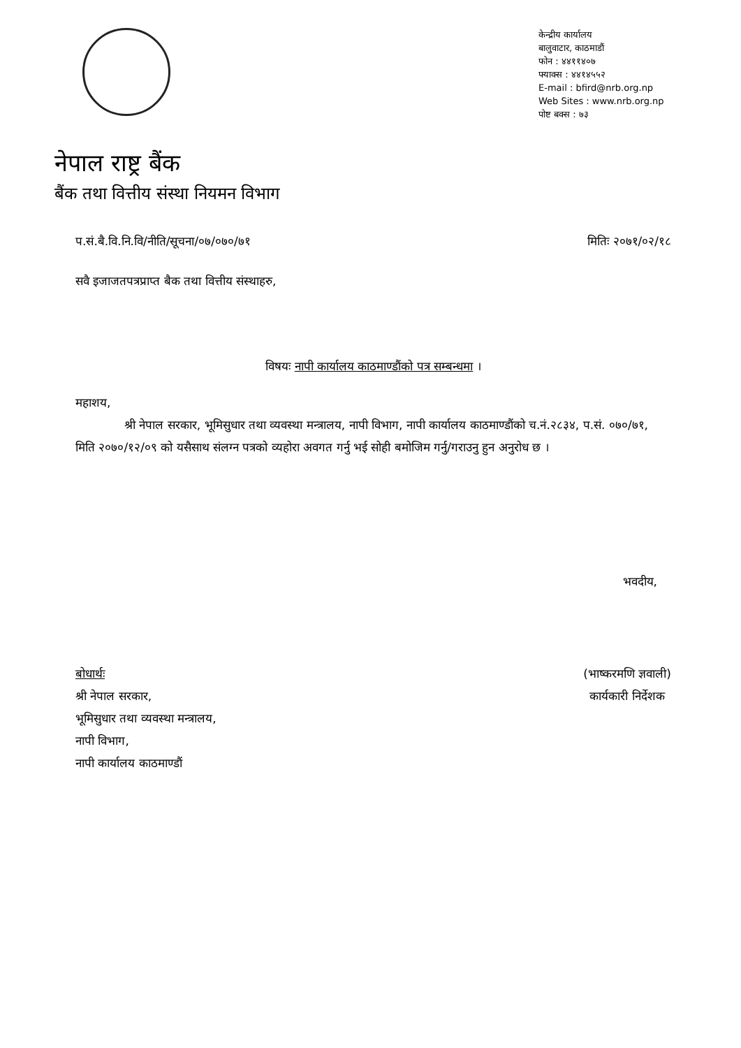केन्द्रीय कार्यालय
बालुवाटार, काठमाडौं
फोन : ४४११४०७
फ्याक्स : ४४१४५५२
E-mail : bfird@nrb.org.np
Web Sites : www.nrb.org.np
पोष्ट बक्स : ७३
नेपाल राष्ट्र बैंक
बैंक तथा वित्तीय संस्था नियमन विभाग
प.सं.बै.वि.नि.वि/नीति/सूचना/०७/०७०/७१ मितिः २०७१/०२/१८
सवै इजाजतपत्रप्राप्त बैक तथा वित्तीय संस्थाहरु,
विषयः नापी कार्यालय काठमाण्डौंको पत्र सम्बन्धमा ।
महाशय,
श्री नेपाल सरकार, भूमिसुधार तथा व्यवस्था मन्त्रालय, नापी विभाग, नापी कार्यालय काठमाण्डौंको च.नं.२८३४, प.सं. ०७०/७१, मिति २०७०/१२/०९ को यसैसाथ संलग्न पत्रको व्यहोरा अवगत गर्नु भई सोही बमोजिम गर्नु/गराउनु हुन अनुरोध छ ।
भवदीय,
बोधार्थः
श्री नेपाल सरकार,
भूमिसुधार तथा व्यवस्था मन्त्रालय,
नापी विभाग,
नापी कार्यालय काठमाण्डौं
(भाष्करमणि ज्ञवाली)
कार्यकारी निर्देशक